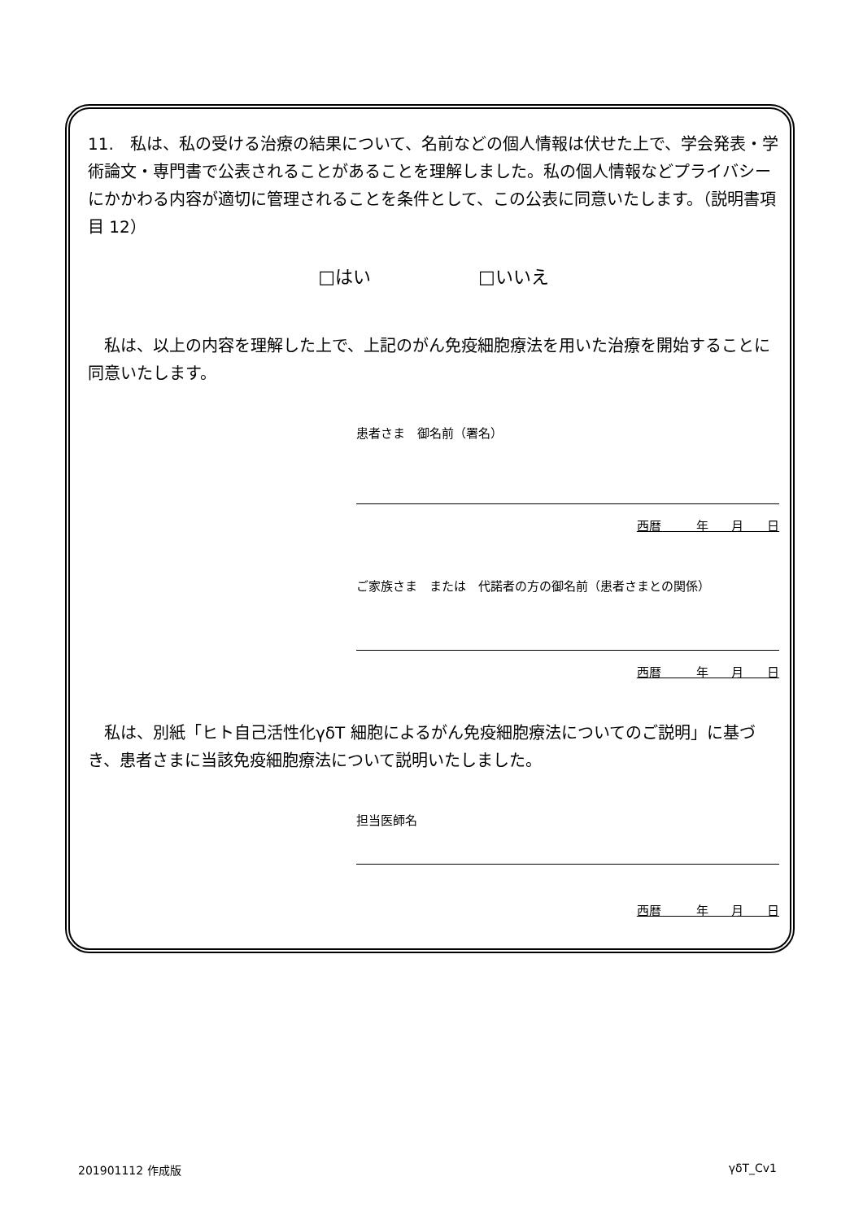11.　私は、私の受ける治療の結果について、名前などの個人情報は伏せた上で、学会発表・学術論文・専門書で公表されることがあることを理解しました。私の個人情報などプライバシーにかかわる内容が適切に管理されることを条件として、この公表に同意いたします。（説明書項目 12）
□はい　　　　　　□いいえ
　私は、以上の内容を理解した上で、上記のがん免疫細胞療法を用いた治療を開始することに同意いたします。
患者さま　御名前（署名）
西暦 年 月 日
ご家族さま　または　代諾者の方の御名前（患者さまとの関係）
西暦 年 月 日
　私は、別紙「ヒト自己活性化γδT 細胞によるがん免疫細胞療法についてのご説明」に基づき、患者さまに当該免疫細胞療法について説明いたしました。
担当医師名
西暦 年 月 日
201901112 作成版 γδT_Cv1